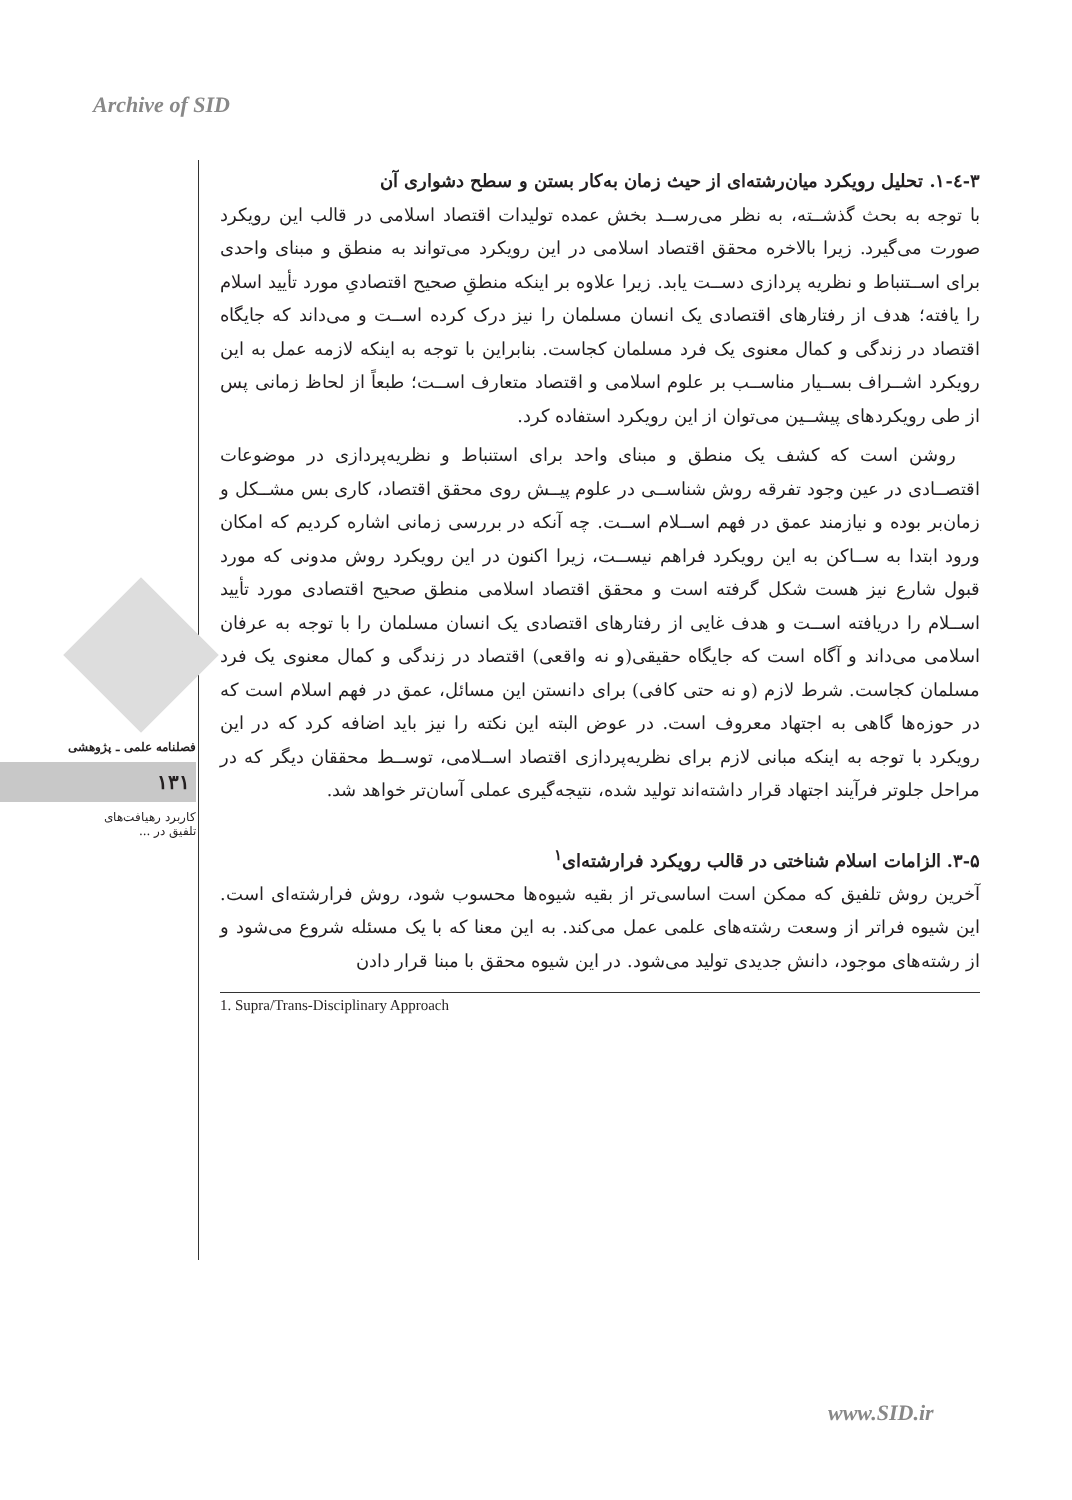Archive of SID
فصلنامه علمی ـ پژوهشی
۱۳۱
کاربرد رهیافت‌های
تلفیق در ...
۳-٤-۱. تحلیل رویکرد میان‌رشته‌ای از حیث زمان به‌کار بستن و سطح دشواری آن
با توجه به بحث گذشــته، به نظر می‌رســد بخش عمده تولیدات اقتصاد اسلامی در قالب این رویکرد صورت می‌گیرد. زیرا بالاخره محقق اقتصاد اسلامی در این رویکرد می‌تواند به منطق و مبنای واحدی برای اســتنباط و نظریه پردازی دســت یابد. زیرا علاوه بر اینکه منطقِ صحیح اقتصادیِ مورد تأیید اسلام را یافته؛ هدف از رفتارهای اقتصادی یک انسان مسلمان را نیز درک کرده اســت و می‌داند که جایگاه اقتصاد در زندگی و کمال معنوی یک فرد مسلمان کجاست. بنابراین با توجه به اینکه لازمه عمل به این رویکرد اشــراف بســیار مناســب بر علوم اسلامی و اقتصاد متعارف اســت؛ طبعاً از لحاظ زمانی پس از طی رویکردهای پیشــین می‌توان از این رویکرد استفاده کرد.
روشن است که کشف یک منطق و مبنای واحد برای استنباط و نظریه‌پردازی در موضوعات اقتصــادی در عین وجود تفرقه روش شناســی در علوم پیــش روی محقق اقتصاد، کاری بس مشــکل و زمان‌بر بوده و نیازمند عمق در فهم اســلام اســت. چه آنکه در بررسی زمانی اشاره کردیم که امکان ورود ابتدا به ســاکن به این رویکرد فراهم نیســت، زیرا اکنون در این رویکرد روش مدونی که مورد قبول شارع نیز هست شکل گرفته است و محقق اقتصاد اسلامی منطق صحیح اقتصادی مورد تأیید اســلام را دریافته اســت و هدف غایی از رفتارهای اقتصادی یک انسان مسلمان را با توجه به عرفان اسلامی می‌داند و آگاه است که جایگاه حقیقی(و نه واقعی) اقتصاد در زندگی و کمال معنوی یک فرد مسلمان کجاست. شرط لازم (و نه حتی کافی) برای دانستن این مسائل، عمق در فهم اسلام است که در حوزه‌ها گاهی به اجتهاد معروف است. در عوض البته این نکته را نیز باید اضافه کرد که در این رویکرد با توجه به اینکه مبانی لازم برای نظریه‌پردازی اقتصاد اســلامی، توســط محققان دیگر که در مراحل جلوتر فرآیند اجتهاد قرار داشته‌اند تولید شده، نتیجه‌گیری عملی آسان‌تر خواهد شد.
۳-۵. الزامات اسلام شناختی در قالب رویکرد فرارشته‌ای<sup>۱</sup>
آخرین روش تلفیق که ممکن است اساسی‌تر از بقیه شیوه‌ها محسوب شود، روش فرارشته‌ای است. این شیوه فراتر از وسعت رشته‌های علمی عمل می‌کند. به این معنا که با یک مسئله شروع می‌شود و از رشته‌های موجود، دانش جدیدی تولید می‌شود. در این شیوه محقق با مبنا قرار دادن
1. Supra/Trans-Disciplinary Approach
www.SID.ir